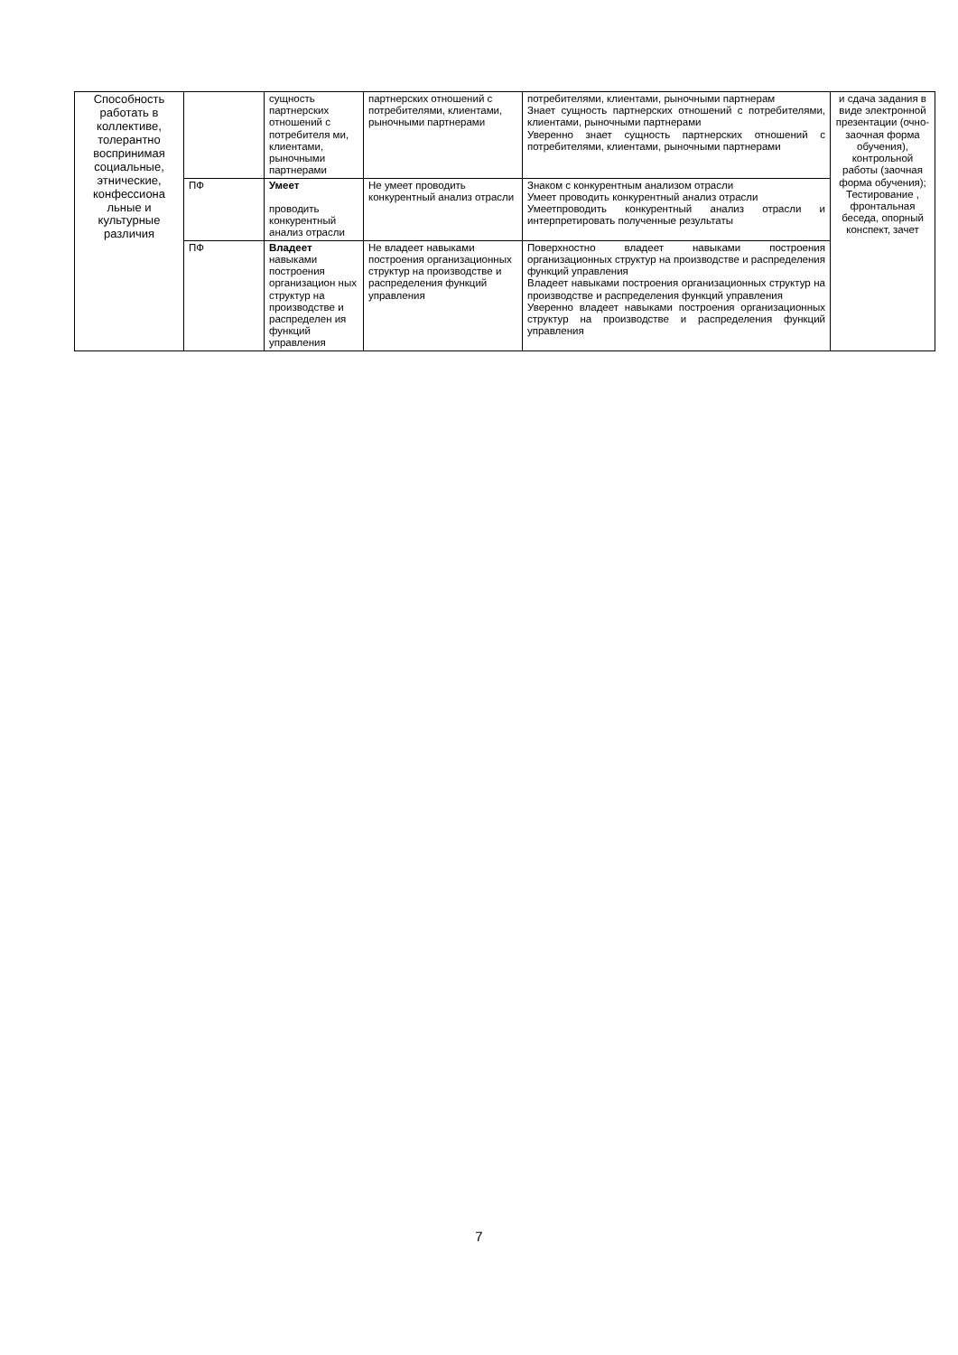| Способность работать в коллективе, толерантно воспринимая социальные, этнические, конфессиона льные и культурные различия | | сущность партнерских отношений с потребителя ми, клиентами, рыночными партнерами | партнерских отношений с потребителями, клиентами, рыночными партнерами | потребителями, клиентами, рыночными партнерам Знает сущность партнерских отношений с потребителями, клиентами, рыночными партнерами Уверенно знает сущность партнерских отношений с потребителями, клиентами, рыночными партнерами | и сдача задания в виде электронной презентации (очно-заочная форма обучения), контрольной работы (заочная форма обучения); Тестирование , фронтальная беседа, опорный конспект, зачет |
| | ПФ | Умеет проводить конкурентный анализ отрасли | Не умеет проводить конкурентный анализ отрасли | Знаком с конкурентным анализом отрасли Умеет проводить конкурентный анализ отрасли Умеетпроводить конкурентный анализ отрасли и интерпретировать полученные результаты | |
| | ПФ | Владеет навыками построения организацион ных структур на производстве и распределен ия функций управления | Не владеет навыками построения организационных структур на производстве и распределения функций управления | Поверхностно владеет навыками построения организационных структур на производстве и распределения функций управления Владеет навыками построения организационных структур на производстве и распределения функций управления Уверенно владеет навыками построения организационных структур на производстве и распределения функций управления | |
7